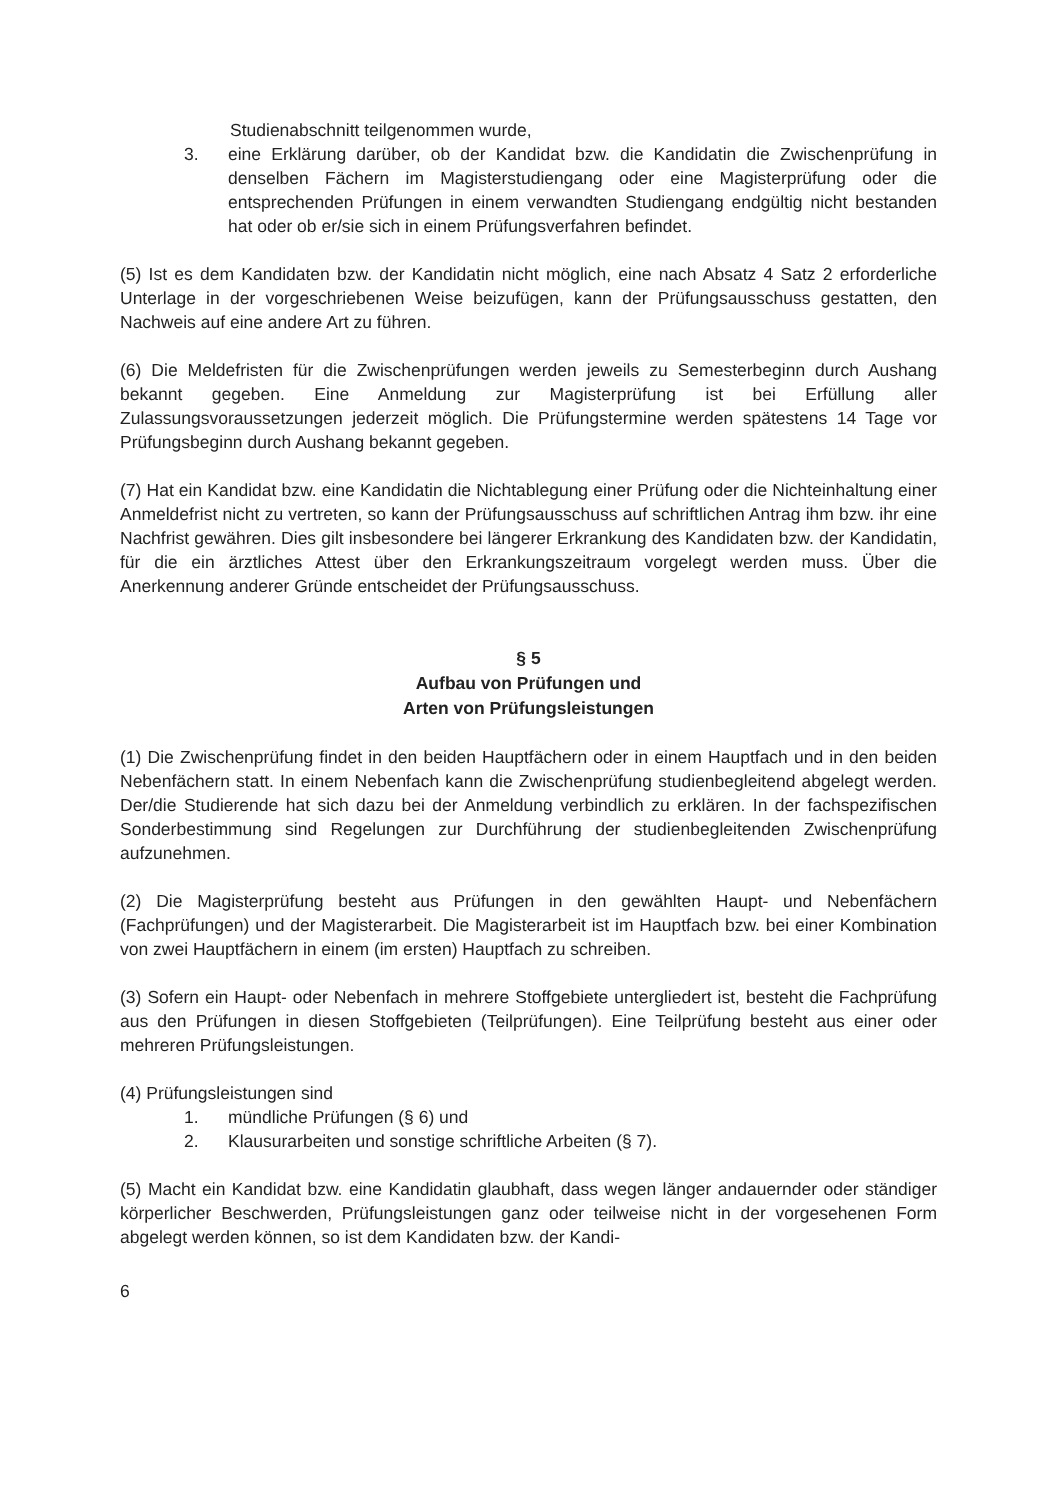Studienabschnitt teilgenommen wurde,
3. eine Erklärung darüber, ob der Kandidat bzw. die Kandidatin die Zwischenprüfung in denselben Fächern im Magisterstudiengang oder eine Magisterprüfung oder die entsprechenden Prüfungen in einem verwandten Studiengang endgültig nicht bestanden hat oder ob er/sie sich in einem Prüfungsverfahren befindet.
(5) Ist es dem Kandidaten bzw. der Kandidatin nicht möglich, eine nach Absatz 4 Satz 2 erforderliche Unterlage in der vorgeschriebenen Weise beizufügen, kann der Prüfungsausschuss gestatten, den Nachweis auf eine andere Art zu führen.
(6) Die Meldefristen für die Zwischenprüfungen werden jeweils zu Semesterbeginn durch Aushang bekannt gegeben. Eine Anmeldung zur Magisterprüfung ist bei Erfüllung aller Zulassungsvoraussetzungen jederzeit möglich. Die Prüfungstermine werden spätestens 14 Tage vor Prüfungsbeginn durch Aushang bekannt gegeben.
(7) Hat ein Kandidat bzw. eine Kandidatin die Nichtablegung einer Prüfung oder die Nichteinhaltung einer Anmeldefrist nicht zu vertreten, so kann der Prüfungsausschuss auf schriftlichen Antrag ihm bzw. ihr eine Nachfrist gewähren. Dies gilt insbesondere bei längerer Erkrankung des Kandidaten bzw. der Kandidatin, für die ein ärztliches Attest über den Erkrankungszeitraum vorgelegt werden muss. Über die Anerkennung anderer Gründe entscheidet der Prüfungsausschuss.
§ 5
Aufbau von Prüfungen und
Arten von Prüfungsleistungen
(1) Die Zwischenprüfung findet in den beiden Hauptfächern oder in einem Hauptfach und in den beiden Nebenfächern statt. In einem Nebenfach kann die Zwischenprüfung studienbegleitend abgelegt werden. Der/die Studierende hat sich dazu bei der Anmeldung verbindlich zu erklären. In der fachspezifischen Sonderbestimmung sind Regelungen zur Durchführung der studienbegleitenden Zwischenprüfung aufzunehmen.
(2) Die Magisterprüfung besteht aus Prüfungen in den gewählten Haupt- und Nebenfächern (Fachprüfungen) und der Magisterarbeit. Die Magisterarbeit ist im Hauptfach bzw. bei einer Kombination von zwei Hauptfächern in einem (im ersten) Hauptfach zu schreiben.
(3) Sofern ein Haupt- oder Nebenfach in mehrere Stoffgebiete untergliedert ist, besteht die Fachprüfung aus den Prüfungen in diesen Stoffgebieten (Teilprüfungen). Eine Teilprüfung besteht aus einer oder mehreren Prüfungsleistungen.
(4) Prüfungsleistungen sind
1. mündliche Prüfungen (§ 6) und
2. Klausurarbeiten und sonstige schriftliche Arbeiten (§ 7).
(5) Macht ein Kandidat bzw. eine Kandidatin glaubhaft, dass wegen länger andauernder oder ständiger körperlicher Beschwerden, Prüfungsleistungen ganz oder teilweise nicht in der vorgesehenen Form abgelegt werden können, so ist dem Kandidaten bzw. der Kandi-
6